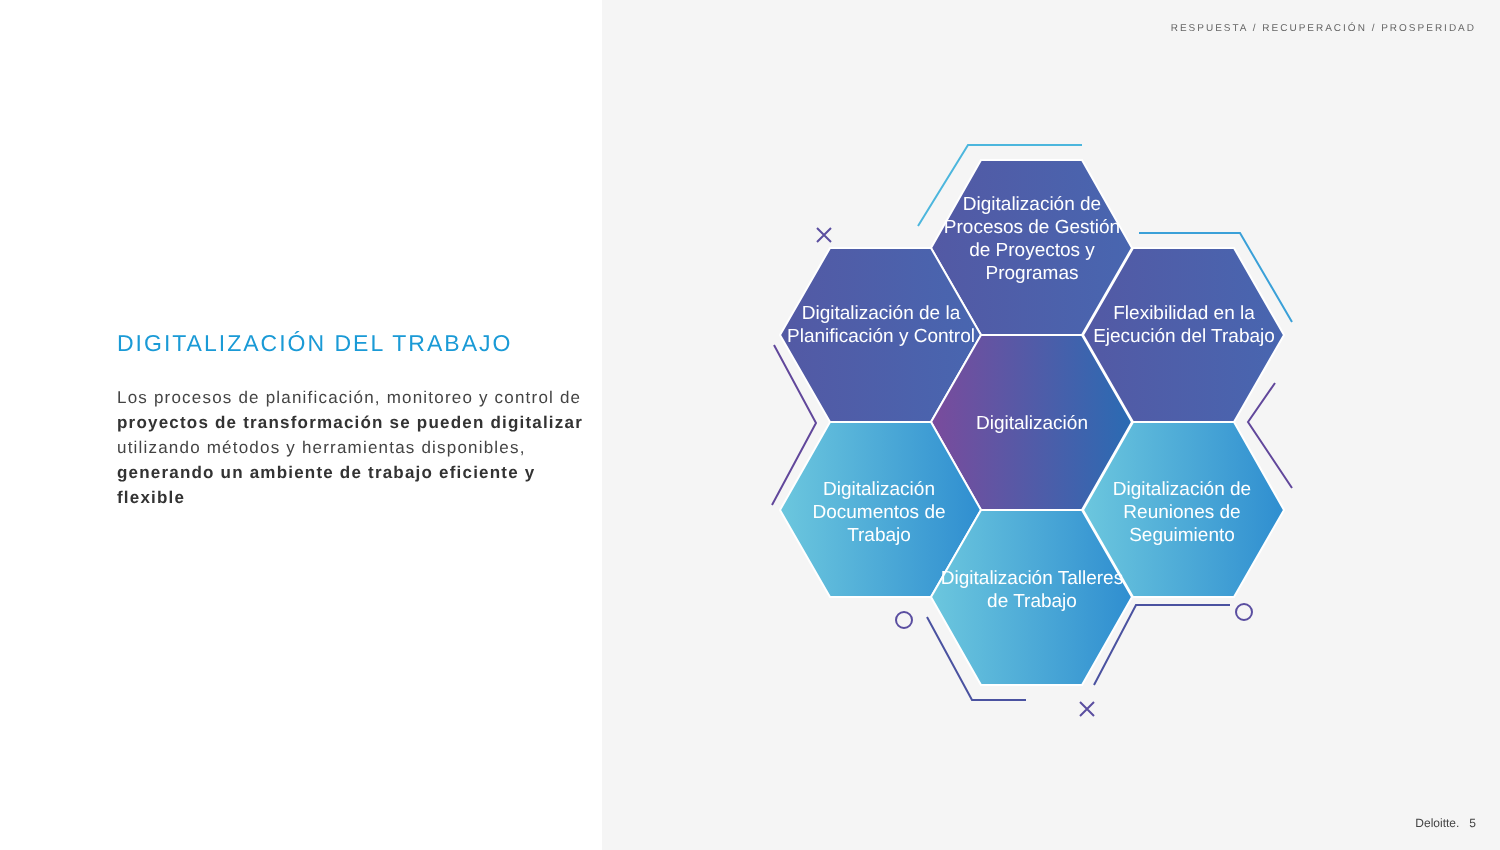RESPUESTA / RECUPERACIÓN / PROSPERIDAD
DIGITALIZACIÓN DEL TRABAJO
Los procesos de planificación, monitoreo y control de proyectos de transformación se pueden digitalizar utilizando métodos y herramientas disponibles, generando un ambiente de trabajo eficiente y flexible
Digitalización de Procesos de Gestión de Proyectos y Programas
Digitalización de la Planificación y Control
Flexibilidad en la Ejecución del Trabajo
Digitalización
Digitalización Documentos de Trabajo
Digitalización de Reuniones de Seguimiento
Digitalización Talleres de Trabajo
Deloitte. 5